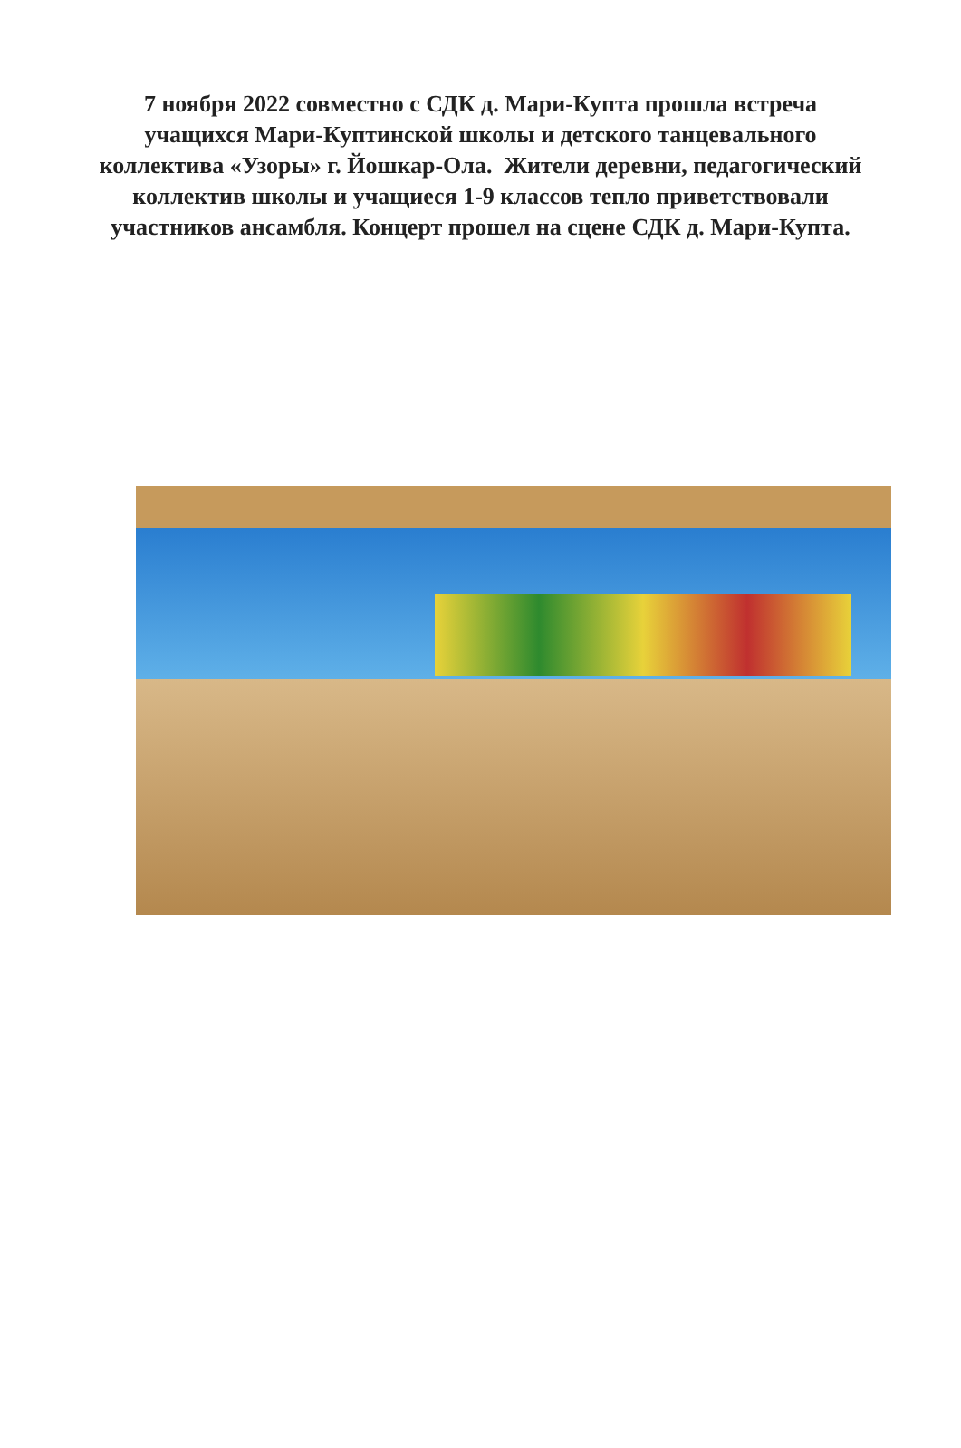7 ноября 2022 совместно с СДК д. Мари-Купта прошла встреча учащихся Мари-Куптинской школы и детского танцевального коллектива «Узоры» г. Йошкар-Ола. Жители деревни, педагогический коллектив школы и учащиеся 1-9 классов тепло приветствовали участников ансамбля. Концерт прошел на сцене СДК д. Мари-Купта.